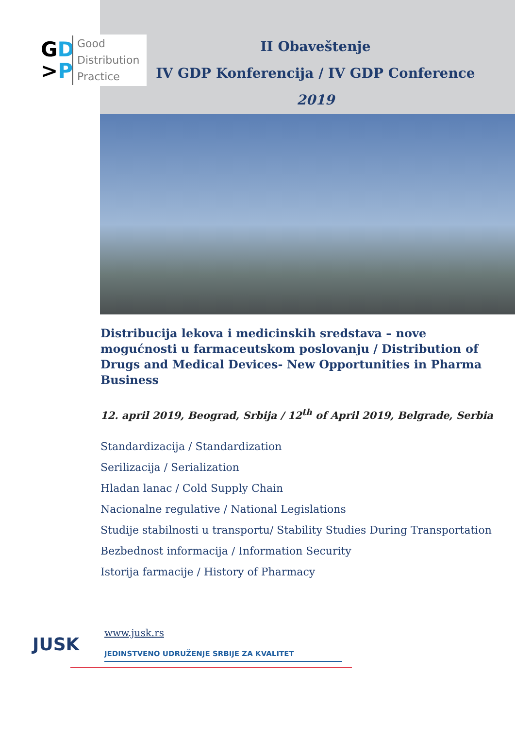GD
>P
Good
Distribution
Practice
II Obaveštenje
IV GDP Konferencija / IV GDP Conference
2019
Distribucija lekova i medicinskih sredstava – nove mogućnosti u farmaceutskom poslovanju / Distribution of Drugs and Medical Devices- New Opportunities in Pharma Business
12. april 2019, Beograd, Srbija / 12<sup>th</sup> of April 2019, Belgrade, Serbia
Standardizacija / Standardization
Serilizacija / Serialization
Hladan lanac / Cold Supply Chain
Nacionalne regulative / National Legislations
Studije stabilnosti u transportu/ Stability Studies During Transportation
Bezbednost informacija / Information Security
Istorija farmacije / History of Pharmacy
JUSK
www.jusk.rs
JEDINSTVENO UDRUŽENJE SRBIJE ZA KVALITET